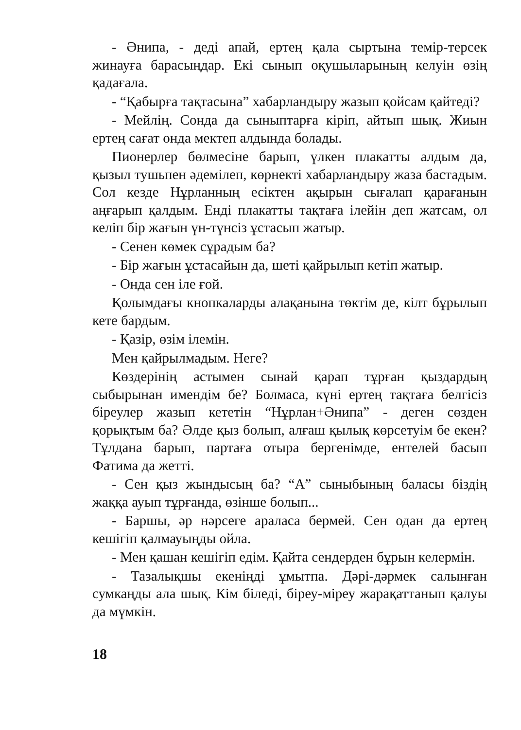- Әнипа, - деді апай, ертең қала сыртына темір-терсек жинауға барасыңдар. Екі сынып оқушыларының келуін өзің қадағала.
- “Қабырға тақтасына” хабарландыру жазып қойсам қайтеді?
- Мейлің. Сонда да сыныптарға кіріп, айтып шық. Жиын ертең сағат онда мектеп алдында болады.
Пионерлер бөлмесіне барып, үлкен плакатты алдым да, қызыл тушьпен әдемілеп, көрнекті хабарландыру жаза бастадым. Сол кезде Нұрланның есіктен ақырын сығалап қарағанын аңғарып қалдым. Енді плакатты тақтаға ілейін деп жатсам, ол келіп бір жағын үн-түнсіз ұстасып жатыр.
- Сенен көмек сұрадым ба?
- Бір жағын ұстасайын да, шеті қайрылып кетіп жатыр.
- Онда сен іле ғой.
Қолымдағы кнопкаларды алақанына төктім де, кілт бұрылып кете бардым.
- Қазір, өзім ілемін.
Мен қайрылмадым. Неге?
Көздерінің астымен сынай қарап тұрған қыздардың сыбырынан имендім бе? Болмаса, күні ертең тақтаға белгісіз біреулер жазып кететін “Нұрлан+Әнипа” - деген сөзден қорықтым ба? Әлде қыз болып, алғаш қылық көрсетуім бе екен? Тұлдана барып, партаға отыра бергенімде, ентелей басып Фатима да жетті.
- Сен қыз жындысың ба? “А” сыныбының баласы біздің жаққа ауып тұрғанда, өзінше болып...
- Баршы, әр нәрсеге араласа бермей. Сен одан да ертең кешігіп қалмауыңды ойла.
- Мен қашан кешігіп едім. Қайта сендерден бұрын келермін.
- Тазалықшы екеніңді ұмытпа. Дәрі-дәрмек салынған сумкаңды ала шық. Кім біледі, біреу-міреу жарақаттанып қалуы да мүмкін.
18